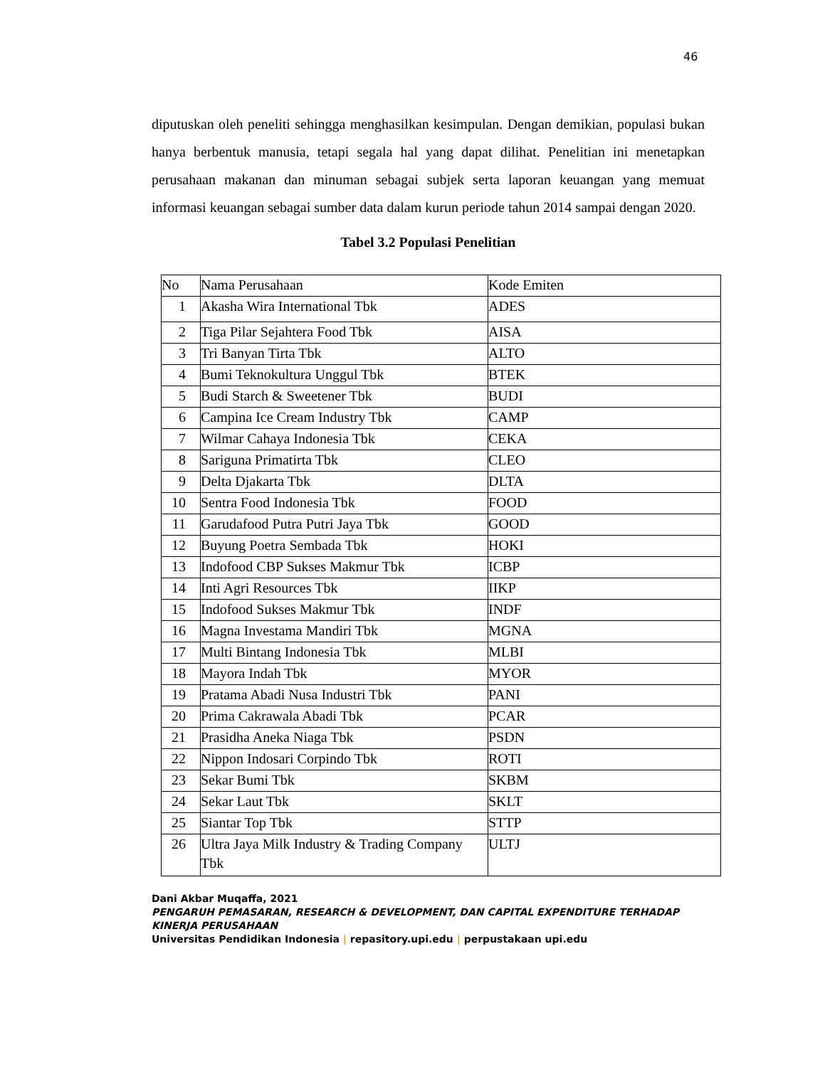46
diputuskan oleh peneliti sehingga menghasilkan kesimpulan. Dengan demikian, populasi bukan hanya berbentuk manusia, tetapi segala hal yang dapat dilihat. Penelitian ini menetapkan perusahaan makanan dan minuman sebagai subjek serta laporan keuangan yang memuat informasi keuangan sebagai sumber data dalam kurun periode tahun 2014 sampai dengan 2020.
Tabel 3.2 Populasi Penelitian
| No | Nama Perusahaan | Kode Emiten |
| 1 | Akasha Wira International Tbk | ADES |
| 2 | Tiga Pilar Sejahtera Food Tbk | AISA |
| 3 | Tri Banyan Tirta Tbk | ALTO |
| 4 | Bumi Teknokultura Unggul Tbk | BTEK |
| 5 | Budi Starch & Sweetener Tbk | BUDI |
| 6 | Campina Ice Cream Industry Tbk | CAMP |
| 7 | Wilmar Cahaya Indonesia Tbk | CEKA |
| 8 | Sariguna Primatirta Tbk | CLEO |
| 9 | Delta Djakarta Tbk | DLTA |
| 10 | Sentra Food Indonesia Tbk | FOOD |
| 11 | Garudafood Putra Putri Jaya Tbk | GOOD |
| 12 | Buyung Poetra Sembada Tbk | HOKI |
| 13 | Indofood CBP Sukses Makmur Tbk | ICBP |
| 14 | Inti Agri Resources Tbk | IIKP |
| 15 | Indofood Sukses Makmur Tbk | INDF |
| 16 | Magna Investama Mandiri Tbk | MGNA |
| 17 | Multi Bintang Indonesia Tbk | MLBI |
| 18 | Mayora Indah Tbk | MYOR |
| 19 | Pratama Abadi Nusa Industri Tbk | PANI |
| 20 | Prima Cakrawala Abadi Tbk | PCAR |
| 21 | Prasidha Aneka Niaga Tbk | PSDN |
| 22 | Nippon Indosari Corpindo Tbk | ROTI |
| 23 | Sekar Bumi Tbk | SKBM |
| 24 | Sekar Laut Tbk | SKLT |
| 25 | Siantar Top Tbk | STTP |
| 26 | Ultra Jaya Milk Industry & Trading Company Tbk | ULTJ |
Dani Akbar Muqaffa, 2021
PENGARUH PEMASARAN, RESEARCH & DEVELOPMENT, DAN CAPITAL EXPENDITURE TERHADAP KINERJA PERUSAHAAN
Universitas Pendidikan Indonesia | repasitory.upi.edu | perpustakaan upi.edu